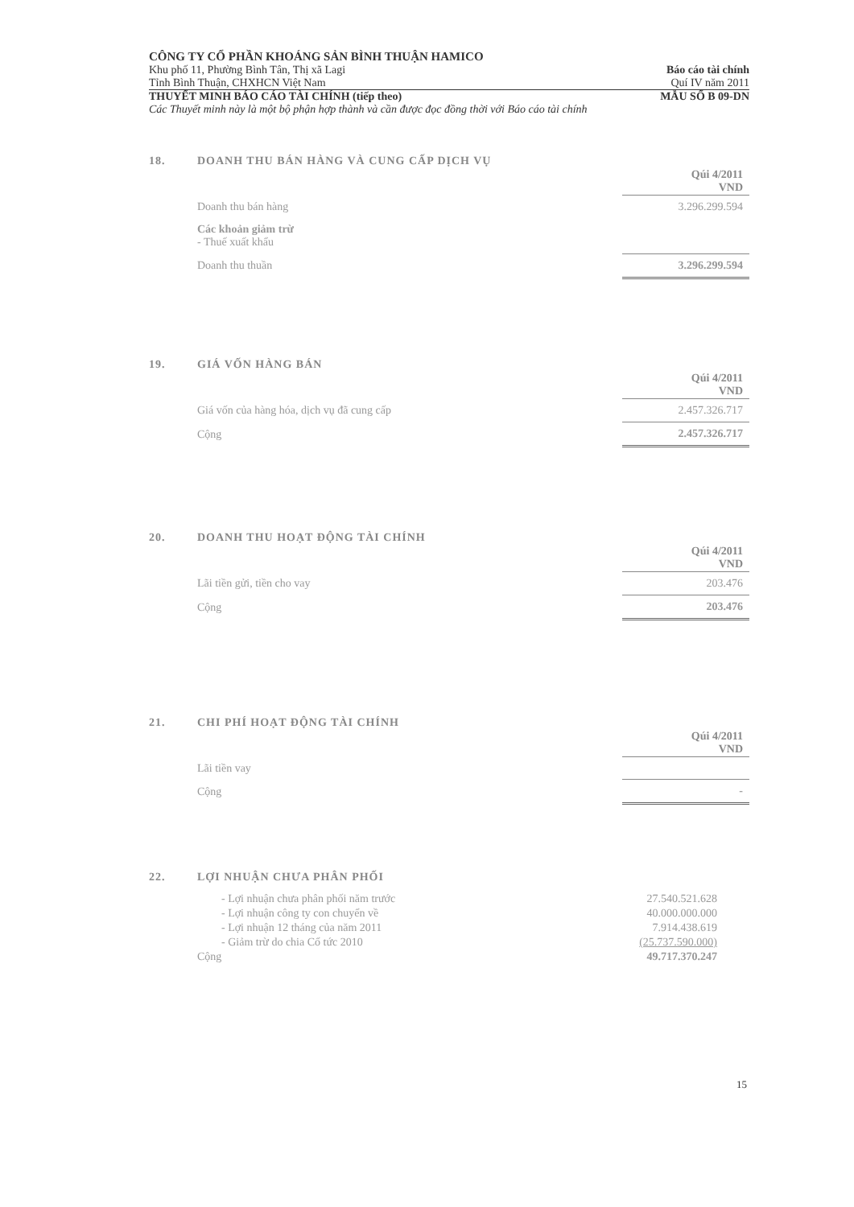CÔNG TY CỔ PHẦN KHOÁNG SẢN BÌNH THUẬN HAMICO
Khu phố 11, Phường Bình Tân, Thị xã Lagi Báo cáo tài chính
Tỉnh Bình Thuận, CHXHCN Việt Nam Quí IV năm 2011
THUYẾT MINH BÁO CÁO TÀI CHÍNH (tiếp theo) MẪU SỐ B 09-DN
Các Thuyết minh này là một bộ phận hợp thành và cần được đọc đồng thời với Báo cáo tài chính
18. DOANH THU BÁN HÀNG VÀ CUNG CẤP DỊCH VỤ
| | Qúi 4/2011 VND |
| Doanh thu bán hàng | 3.296.299.594 |
| Các khoản giảm trừ - Thuế xuất khẩu | |
| Doanh thu thuần | 3.296.299.594 |
19. GIÁ VỐN HÀNG BÁN
| | Qúi 4/2011 VND |
| Giá vốn của hàng hóa, dịch vụ đã cung cấp | 2.457.326.717 |
| Cộng | 2.457.326.717 |
20. DOANH THU HOẠT ĐỘNG TÀI CHÍNH
| | Qúi 4/2011 VND |
| Lãi tiền gửi, tiền cho vay | 203.476 |
| Cộng | 203.476 |
21. CHI PHÍ HOẠT ĐỘNG TÀI CHÍNH
| | Qúi 4/2011 VND |
| Lãi tiền vay | |
| Cộng | - |
22. LỢI NHUẬN CHƯA PHÂN PHỐI
| - Lợi nhuận chưa phân phối năm trước | 27.540.521.628 |
| - Lợi nhuận công ty con chuyển về | 40.000.000.000 |
| - Lợi nhuận 12 tháng của năm 2011 | 7.914.438.619 |
| - Giảm trừ do chia Cổ tức 2010 | (25.737.590.000) |
| Cộng | 49.717.370.247 |
15